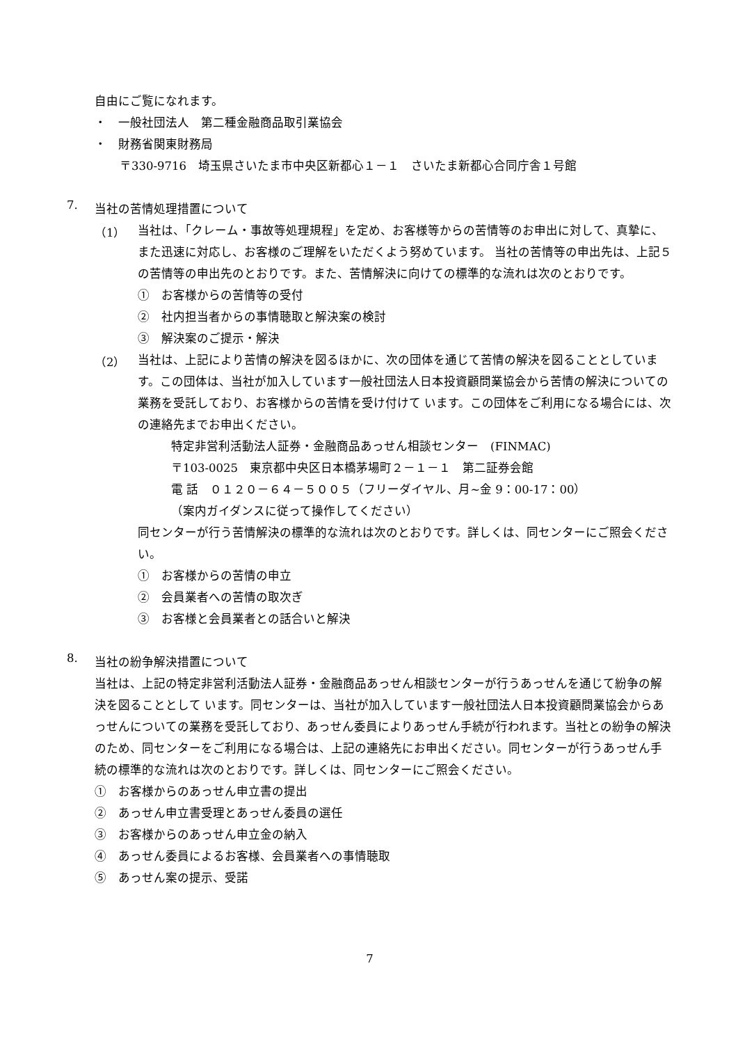自由にご覧になれます。
・　一般社団法人　第二種金融商品取引業協会
・　財務省関東財務局
〒330-9716　埼玉県さいたま市中央区新都心１－１　さいたま新都心合同庁舎１号館
7.
当社の苦情処理措置について
（1）
当社は、「クレーム・事故等処理規程」を定め、お客様等からの苦情等のお申出に対して、真摯に、また迅速に対応し、お客様のご理解をいただくよう努めています。 当社の苦情等の申出先は、上記５の苦情等の申出先のとおりです。また、苦情解決に向けての標準的な流れは次のとおりです。
①　お客様からの苦情等の受付
②　社内担当者からの事情聴取と解決案の検討
③　解決案のご提示・解決
（2）
当社は、上記により苦情の解決を図るほかに、次の団体を通じて苦情の解決を図ることとしています。この団体は、当社が加入しています一般社団法人日本投資顧問業協会から苦情の解決についての業務を受託しており、お客様からの苦情を受け付けて います。この団体をご利用になる場合には、次の連絡先までお申出ください。
特定非営利活動法人証券・金融商品あっせん相談センター　(FINMAC)
〒103-0025　東京都中央区日本橋茅場町２－１－１　第二証券会館
電 話　０１２０－６４－５００５（フリーダイヤル、月~金 9：00-17：00）
（案内ガイダンスに従って操作してください）
同センターが行う苦情解決の標準的な流れは次のとおりです。詳しくは、同センターにご照会ください。
①　お客様からの苦情の申立
②　会員業者への苦情の取次ぎ
③　お客様と会員業者との話合いと解決
8.
当社の紛争解決措置について
当社は、上記の特定非営利活動法人証券・金融商品あっせん相談センターが行うあっせんを通じて紛争の解決を図ることとして います。同センターは、当社が加入しています一般社団法人日本投資顧問業協会からあっせんについての業務を受託しており、あっせん委員によりあっせん手続が行われます。当社との紛争の解決のため、同センターをご利用になる場合は、上記の連絡先にお申出ください。同センターが行うあっせん手続の標準的な流れは次のとおりです。詳しくは、同センターにご照会ください。
①　お客様からのあっせん申立書の提出
②　あっせん申立書受理とあっせん委員の選任
③　お客様からのあっせん申立金の納入
④　あっせん委員によるお客様、会員業者への事情聴取
⑤　あっせん案の提示、受諾
7